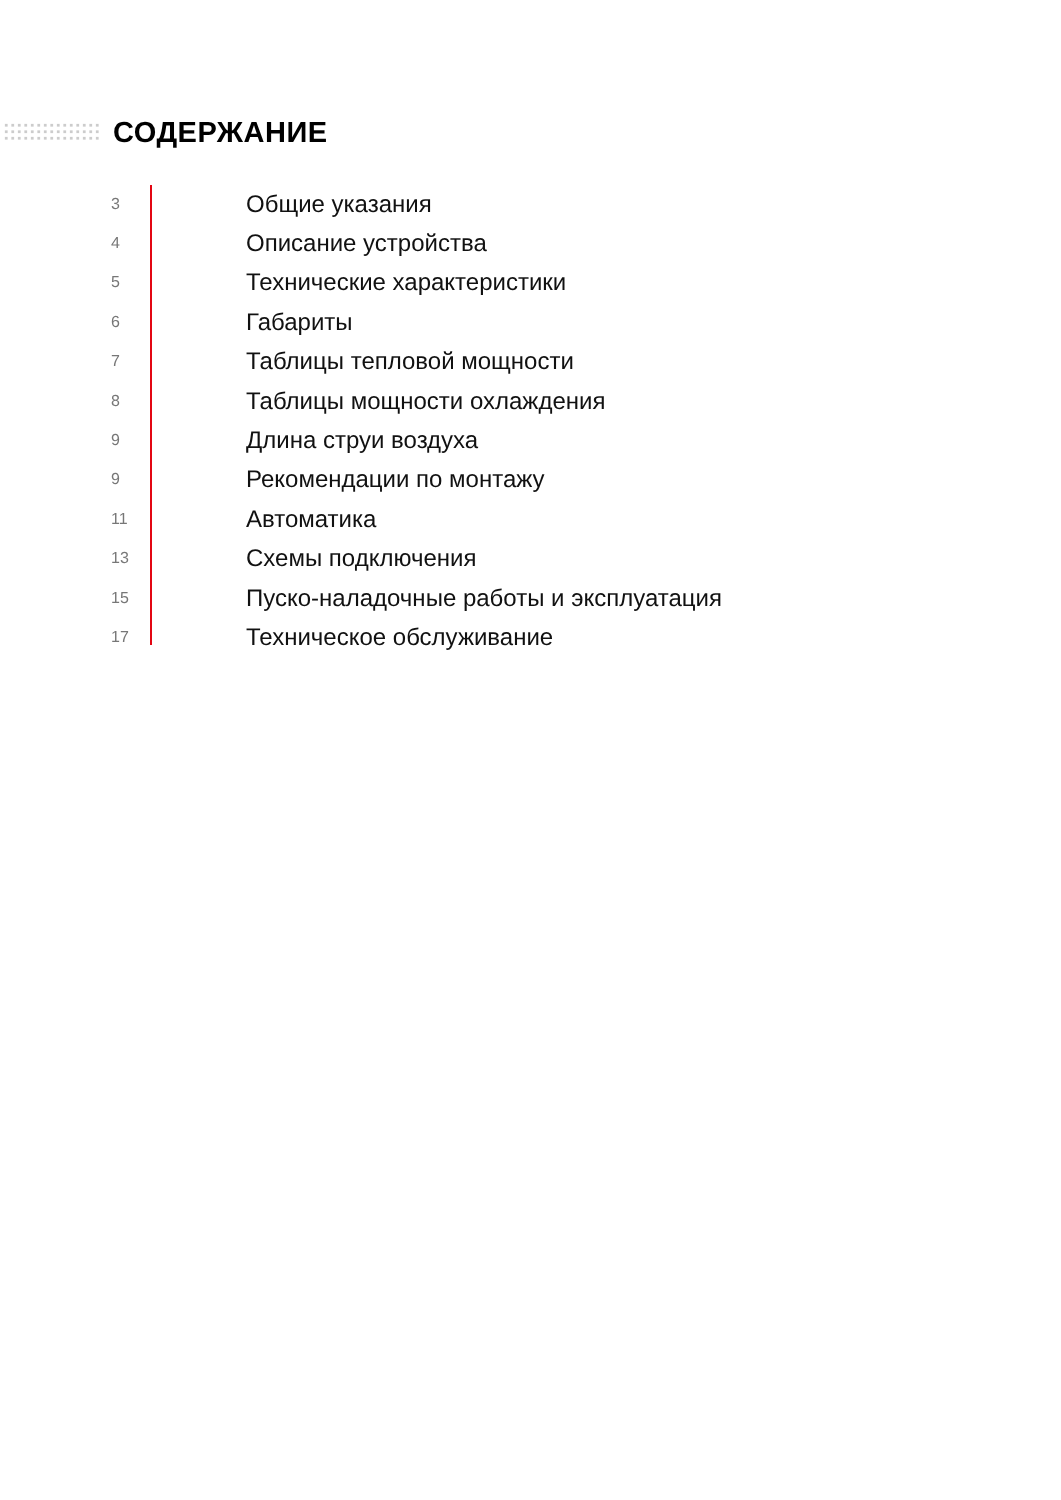СОДЕРЖАНИЕ
3 Общие указания
4 Описание устройства
5 Технические характеристики
6 Габариты
7 Таблицы тепловой мощности
8 Таблицы мощности охлаждения
9 Длина струи воздуха
9 Рекомендации по монтажу
11 Автоматика
13 Схемы подключения
15 Пуско-наладочные работы и эксплуатация
17 Техническое обслуживание